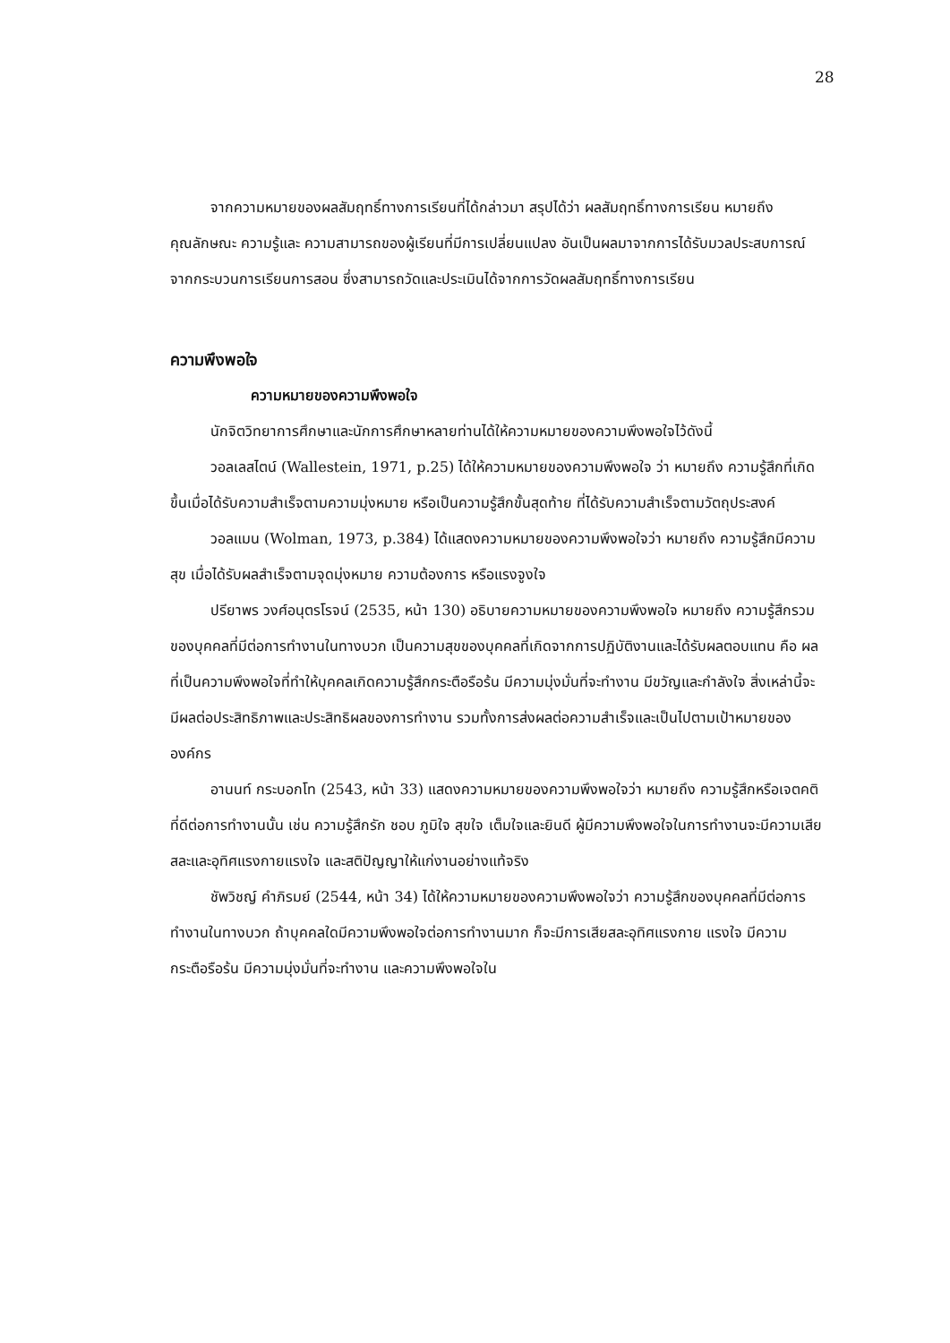28
จากความหมายของผลสัมฤทธิ์ทางการเรียนที่ได้กล่าวมา สรุปได้ว่า ผลสัมฤทธิ์ทางการเรียน หมายถึง คุณลักษณะ ความรู้และ ความสามารถของผู้เรียนที่มีการเปลี่ยนแปลง อันเป็นผลมาจากการได้รับมวลประสบการณ์จากกระบวนการเรียนการสอน ซึ่งสามารถวัดและประเมินได้จากการวัดผลสัมฤทธิ์ทางการเรียน
ความพึงพอใจ
ความหมายของความพึงพอใจ
นักจิตวิทยาการศึกษาและนักการศึกษาหลายท่านได้ให้ความหมายของความพึงพอใจไว้ดังนี้
วอลเลสไตน์ (Wallestein, 1971, p.25) ได้ให้ความหมายของความพึงพอใจ ว่า หมายถึง ความรู้สึกที่เกิดขึ้นเมื่อได้รับความสำเร็จตามความมุ่งหมาย หรือเป็นความรู้สึกขั้นสุดท้าย ที่ได้รับความสำเร็จตามวัตถุประสงค์
วอลแมน (Wolman, 1973, p.384) ได้แสดงความหมายของความพึงพอใจว่า หมายถึง ความรู้สึกมีความสุข เมื่อได้รับผลสำเร็จตามจุดมุ่งหมาย ความต้องการ หรือแรงจูงใจ
ปรียาพร วงศ์อนุตรโรจน์ (2535, หน้า 130) อธิบายความหมายของความพึงพอใจ หมายถึง ความรู้สึกรวมของบุคคลที่มีต่อการทำงานในทางบวก เป็นความสุขของบุคคลที่เกิดจากการปฏิบัติงานและได้รับผลตอบแทน คือ ผลที่เป็นความพึงพอใจที่ทำให้บุคคลเกิดความรู้สึกกระตือรือร้น มีความมุ่งมั่นที่จะทำงาน มีขวัญและกำลังใจ สิ่งเหล่านี้จะมีผลต่อประสิทธิภาพและประสิทธิผลของการทำงาน รวมทั้งการส่งผลต่อความสำเร็จและเป็นไปตามเป้าหมายขององค์กร
อานนท์ กระบอกโท (2543, หน้า 33) แสดงความหมายของความพึงพอใจว่า หมายถึง ความรู้สึกหรือเจตคติที่ดีต่อการทำงานนั้น เช่น ความรู้สึกรัก ชอบ ภูมิใจ สุขใจ เต็มใจและยินดี ผู้มีความพึงพอใจในการทำงานจะมีความเสียสละและอุทิศแรงกายแรงใจ และสติปัญญาให้แก่งานอย่างแท้จริง
ชัพวิชญ์ คำภิรมย์ (2544, หน้า 34) ได้ให้ความหมายของความพึงพอใจว่า ความรู้สึกของบุคคลที่มีต่อการทำงานในทางบวก ถ้าบุคคลใดมีความพึงพอใจต่อการทำงานมาก ก็จะมีการเสียสละอุทิศแรงกาย แรงใจ มีความกระตือรือร้น มีความมุ่งมั่นที่จะทำงาน และความพึงพอใจใน